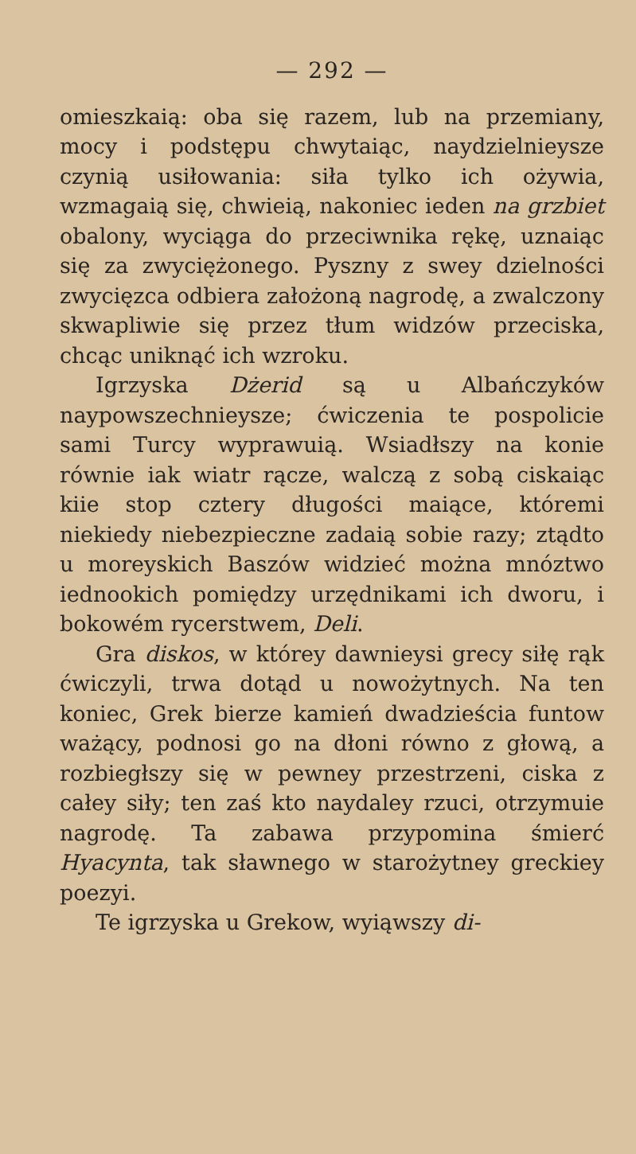— 292 —
omieszkaią: oba się razem, lub na przemiany, mocy i podstępu chwytaiąc, naydzielnieysze czynią usiłowania: siła tylko ich ożywia, wzmagaią się, chwieią, nakoniec ieden na grzbiet obalony, wyciąga do przeciwnika rękę, uznaiąc się za zwyciężonego. Pyszny z swey dzielności zwycięzca odbiera założoną nagrodę, a zwalczony skwapliwie się przez tłum widzów przeciska, chcąc uniknąć ich wzroku.
Igrzyska Dżerid są u Albańczyków naypowszechnieysze; ćwiczenia te pospolicie sami Turcy wyprawuią. Wsiadłszy na konie równie iak wiatr rącze, walczą z sobą ciskaiąc kiie stop cztery długości maiące, któremi niekiedy niebezpieczne zadaią sobie razy; ztądto u moreyskich Baszów widzieć można mnóztwo iednookich pomiędzy urzędnikami ich dworu, i bokowém rycerstwem, Deli.
Gra diskos, w którey dawnieysi grecy siłę rąk ćwiczyli, trwa dotąd u nowożytnych. Na ten koniec, Grek bierze kamień dwadzieścia funtow ważący, podnosi go na dłoni równo z głową, a rozbiegłszy się w pewney przestrzeni, ciska z całey siły; ten zaś kto naydaley rzuci, otrzymuie nagrodę. Ta zabawa przypomina śmierć Hyacynta, tak sławnego w starożytney greckiey poezyi.
Te igrzyska u Grekow, wyiąwszy di-